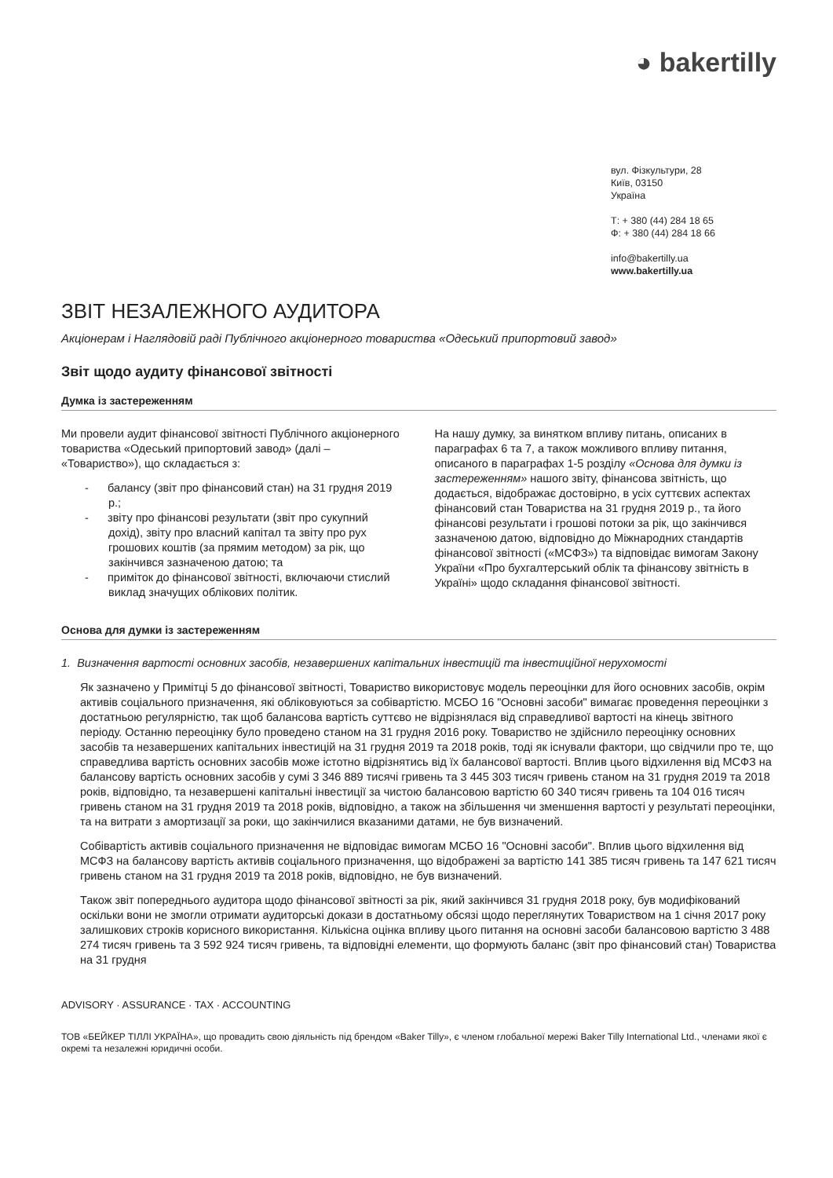◕ bakertilly
вул. Фізкультури, 28
Київ, 03150
Україна
Т: + 380 (44) 284 18 65
Ф: + 380 (44) 284 18 66
info@bakertilly.ua
www.bakertilly.ua
ЗВІТ НЕЗАЛЕЖНОГО АУДИТОРА
Акціонерам і Наглядовій раді Публічного акціонерного товариства «Одеський припортовий завод»
Звіт щодо аудиту фінансової звітності
Думка із застереженням
Ми провели аудит фінансової звітності Публічного акціонерного товариства «Одеський припортовий завод» (далі – «Товариство»), що складається з:
- балансу (звіт про фінансовий стан) на 31 грудня 2019 р.;
- звіту про фінансові результати (звіт про сукупний дохід), звіту про власний капітал та звіту про рух грошових коштів (за прямим методом) за рік, що закінчився зазначеною датою; та
- приміток до фінансової звітності, включаючи стислий виклад значущих облікових політик.
На нашу думку, за винятком впливу питань, описаних в параграфах 6 та 7, а також можливого впливу питання, описаного в параграфах 1-5 розділу «Основа для думки із застереженням» нашого звіту, фінансова звітність, що додається, відображає достовірно, в усіх суттєвих аспектах фінансовий стан Товариства на 31 грудня 2019 р., та його фінансові результати і грошові потоки за рік, що закінчився зазначеною датою, відповідно до Міжнародних стандартів фінансової звітності («МСФЗ») та відповідає вимогам Закону України «Про бухгалтерський облік та фінансову звітність в Україні» щодо складання фінансової звітності.
Основа для думки із застереженням
1. Визначення вартості основних засобів, незавершених капітальних інвестицій та інвестиційної нерухомості
Як зазначено у Примітці 5 до фінансової звітності, Товариство використовує модель переоцінки для його основних засобів, окрім активів соціального призначення, які обліковуються за собівартістю. МСБО 16 "Основні засоби" вимагає проведення переоцінки з достатньою регулярністю, так щоб балансова вартість суттєво не відрізнялася від справедливої вартості на кінець звітного періоду. Останню переоцінку було проведено станом на 31 грудня 2016 року. Товариство не здійснило переоцінку основних засобів та незавершених капітальних інвестицій на 31 грудня 2019 та 2018 років, тоді як існували фактори, що свідчили про те, що справедлива вартість основних засобів може істотно відрізнятись від їх балансової вартості. Вплив цього відхилення від МСФЗ на балансову вартість основних засобів у сумі 3 346 889 тисячі гривень та 3 445 303 тисяч гривень станом на 31 грудня 2019 та 2018 років, відповідно, та незавершені капітальні інвестиції за чистою балансовою вартістю 60 340 тисяч гривень та 104 016 тисяч гривень станом на 31 грудня 2019 та 2018 років, відповідно, а також на збільшення чи зменшення вартості у результаті переоцінки, та на витрати з амортизації за роки, що закінчилися вказаними датами, не був визначений.
Собівартість активів соціального призначення не відповідає вимогам МСБО 16 "Основні засоби". Вплив цього відхилення від МСФЗ на балансову вартість активів соціального призначення, що відображені за вартістю 141 385 тисяч гривень та 147 621 тисяч гривень станом на 31 грудня 2019 та 2018 років, відповідно, не був визначений.
Також звіт попереднього аудитора щодо фінансової звітності за рік, який закінчився 31 грудня 2018 року, був модифікований оскільки вони не змогли отримати аудиторські докази в достатньому обсязі щодо переглянутих Товариством на 1 січня 2017 року залишкових строків корисного використання. Кількісна оцінка впливу цього питання на основні засоби балансовою вартістю 3 488 274 тисяч гривень та 3 592 924 тисяч гривень, та відповідні елементи, що формують баланс (звіт про фінансовий стан) Товариства на 31 грудня
ADVISORY · ASSURANCE · TAX · ACCOUNTING
ТОВ «БЕЙКЕР ТІЛЛІ УКРАЇНА», що провадить свою діяльність під брендом «Baker Tilly», є членом глобальної мережі Baker Tilly International Ltd., членами якої є окремі та незалежні юридичні особи.